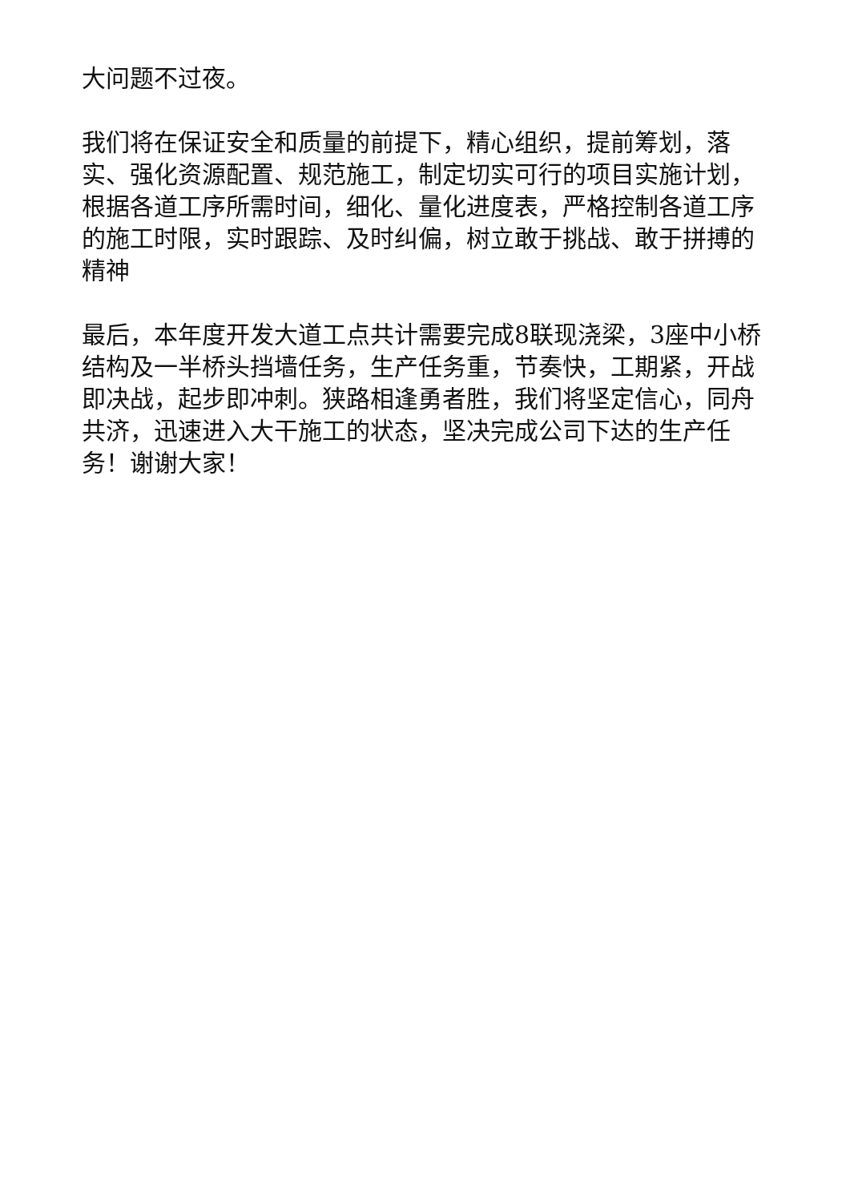大问题不过夜。
我们将在保证安全和质量的前提下，精心组织，提前筹划，落实、强化资源配置、规范施工，制定切实可行的项目实施计划，根据各道工序所需时间，细化、量化进度表，严格控制各道工序的施工时限，实时跟踪、及时纠偏，树立敢于挑战、敢于拼搏的精神
最后，本年度开发大道工点共计需要完成8联现浇梁，3座中小桥结构及一半桥头挡墙任务，生产任务重，节奏快，工期紧，开战即决战，起步即冲刺。狭路相逢勇者胜，我们将坚定信心，同舟共济，迅速进入大干施工的状态，坚决完成公司下达的生产任务！谢谢大家！